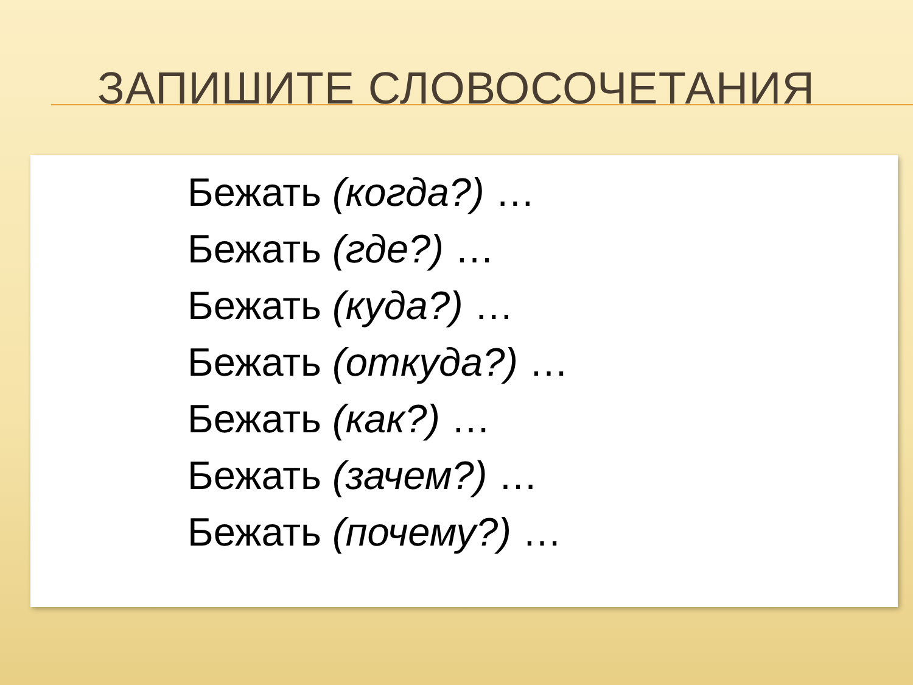ЗАПИШИТЕ СЛОВОСОЧЕТАНИЯ
Бежать (когда?) …
Бежать (где?) …
Бежать (куда?) …
Бежать (откуда?) …
Бежать (как?) …
Бежать (зачем?) …
Бежать (почему?) …